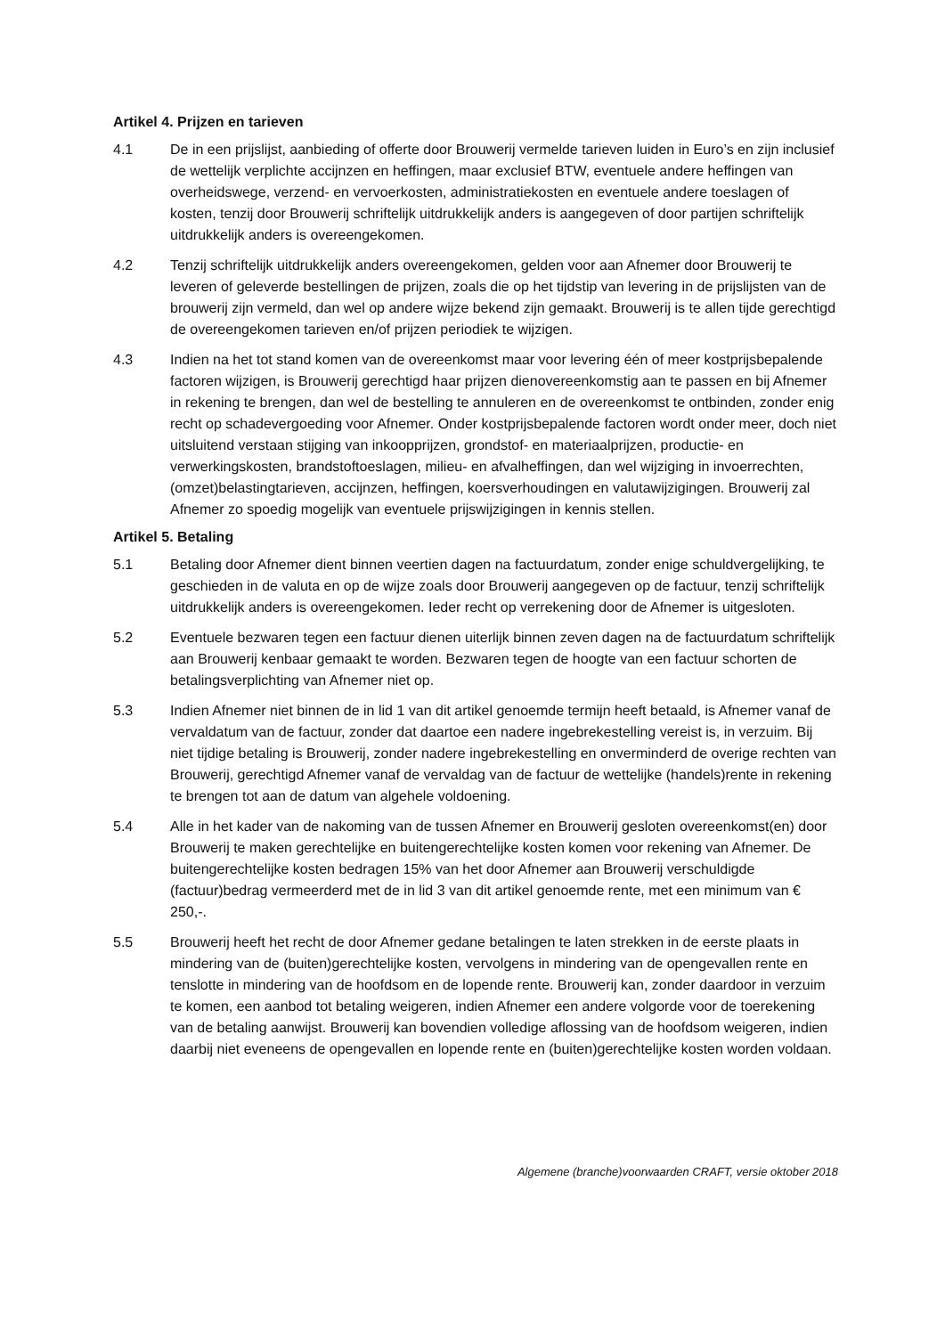Artikel 4. Prijzen en tarieven
4.1 De in een prijslijst, aanbieding of offerte door Brouwerij vermelde tarieven luiden in Euro’s en zijn inclusief de wettelijk verplichte accijnzen en heffingen, maar exclusief BTW, eventuele andere heffingen van overheidswege, verzend- en vervoerkosten, administratiekosten en eventuele andere toeslagen of kosten, tenzij door Brouwerij schriftelijk uitdrukkelijk anders is aangegeven of door partijen schriftelijk uitdrukkelijk anders is overeengekomen.
4.2 Tenzij schriftelijk uitdrukkelijk anders overeengekomen, gelden voor aan Afnemer door Brouwerij te leveren of geleverde bestellingen de prijzen, zoals die op het tijdstip van levering in de prijslijsten van de brouwerij zijn vermeld, dan wel op andere wijze bekend zijn gemaakt. Brouwerij is te allen tijde gerechtigd de overeengekomen tarieven en/of prijzen periodiek te wijzigen.
4.3 Indien na het tot stand komen van de overeenkomst maar voor levering één of meer kostprijsbepalende factoren wijzigen, is Brouwerij gerechtigd haar prijzen dienovereenkomstig aan te passen en bij Afnemer in rekening te brengen, dan wel de bestelling te annuleren en de overeenkomst te ontbinden, zonder enig recht op schadevergoeding voor Afnemer. Onder kostprijsbepalende factoren wordt onder meer, doch niet uitsluitend verstaan stijging van inkoopprijzen, grondstof- en materiaalprijzen, productie- en verwerkingskosten, brandstoftoeslagen, milieu- en afvalheffingen, dan wel wijziging in invoerrechten, (omzet)belastingtarieven, accijnzen, heffingen, koersverhoudingen en valutawijzigingen. Brouwerij zal Afnemer zo spoedig mogelijk van eventuele prijswijzigingen in kennis stellen.
Artikel 5. Betaling
5.1 Betaling door Afnemer dient binnen veertien dagen na factuurdatum, zonder enige schuldvergelijking, te geschieden in de valuta en op de wijze zoals door Brouwerij aangegeven op de factuur, tenzij schriftelijk uitdrukkelijk anders is overeengekomen. Ieder recht op verrekening door de Afnemer is uitgesloten.
5.2 Eventuele bezwaren tegen een factuur dienen uiterlijk binnen zeven dagen na de factuurdatum schriftelijk aan Brouwerij kenbaar gemaakt te worden. Bezwaren tegen de hoogte van een factuur schorten de betalingsverplichting van Afnemer niet op.
5.3 Indien Afnemer niet binnen de in lid 1 van dit artikel genoemde termijn heeft betaald, is Afnemer vanaf de vervaldatum van de factuur, zonder dat daartoe een nadere ingebrekestelling vereist is, in verzuim. Bij niet tijdige betaling is Brouwerij, zonder nadere ingebrekestelling en onverminderd de overige rechten van Brouwerij, gerechtigd Afnemer vanaf de vervaldag van de factuur de wettelijke (handels)rente in rekening te brengen tot aan de datum van algehele voldoening.
5.4 Alle in het kader van de nakoming van de tussen Afnemer en Brouwerij gesloten overeenkomst(en) door Brouwerij te maken gerechtelijke en buitengerechtelijke kosten komen voor rekening van Afnemer. De buitengerechtelijke kosten bedragen 15% van het door Afnemer aan Brouwerij verschuldigde (factuur)bedrag vermeerderd met de in lid 3 van dit artikel genoemde rente, met een minimum van € 250,-.
5.5 Brouwerij heeft het recht de door Afnemer gedane betalingen te laten strekken in de eerste plaats in mindering van de (buiten)gerechtelijke kosten, vervolgens in mindering van de opengevallen rente en tenslotte in mindering van de hoofdsom en de lopende rente. Brouwerij kan, zonder daardoor in verzuim te komen, een aanbod tot betaling weigeren, indien Afnemer een andere volgorde voor de toerekening van de betaling aanwijst. Brouwerij kan bovendien volledige aflossing van de hoofdsom weigeren, indien daarbij niet eveneens de opengevallen en lopende rente en (buiten)gerechtelijke kosten worden voldaan.
Algemene (branche)voorwaarden CRAFT, versie oktober 2018